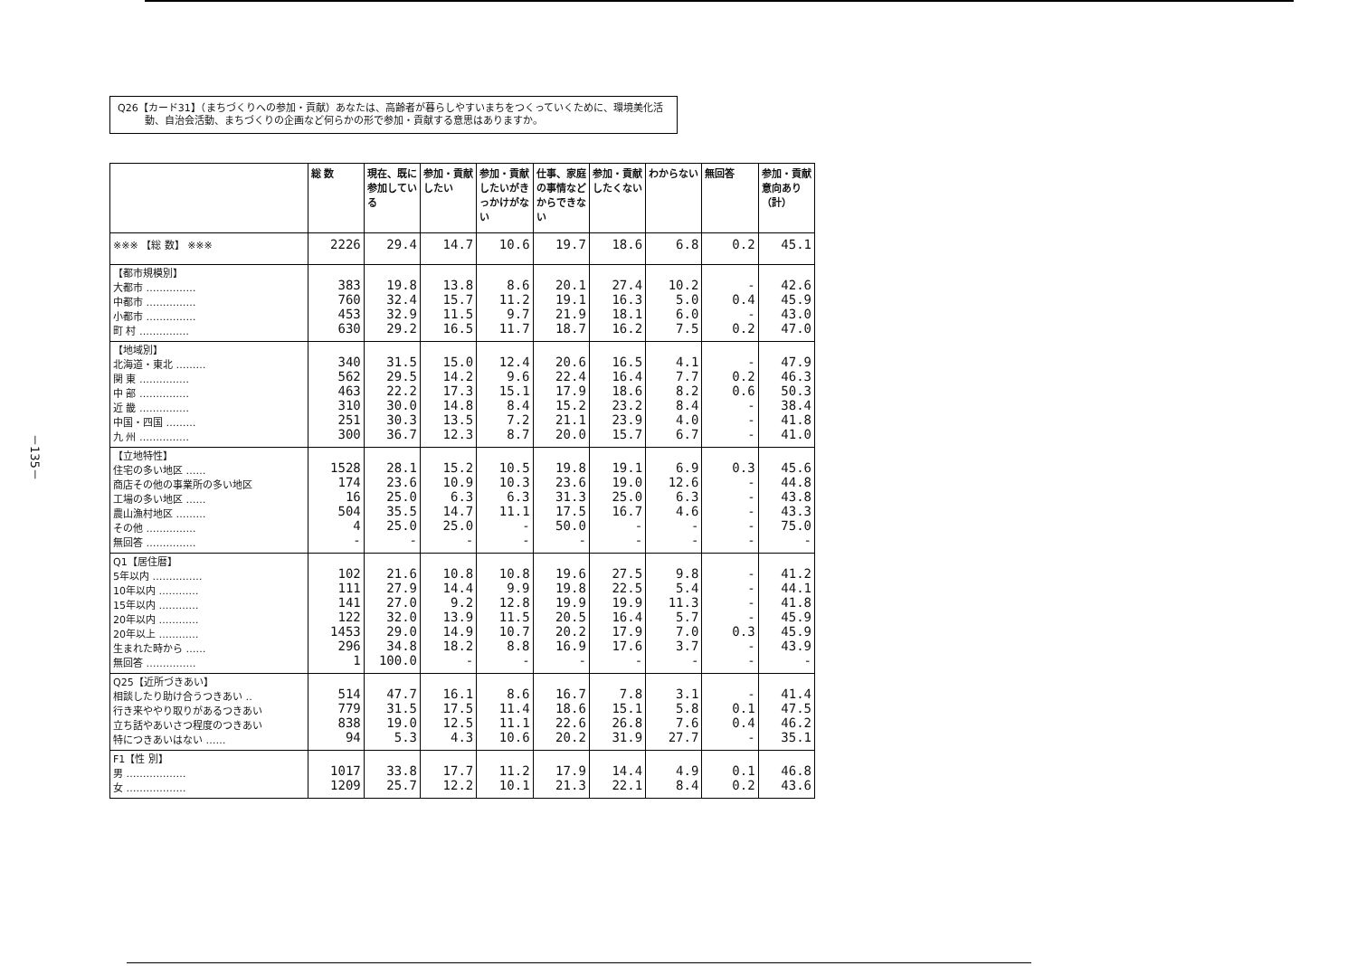－135－
Q26【カード31】（まちづくりへの参加・貢献）あなたは、高齢者が暮らしやすいまちをつくっていくために、環境美化活動、自治会活動、まちづくりの企画など何らかの形で参加・貢献する意思はありますか。
| | 総 数 | 現在、既に参加している | 参加・貢献したい | 参加・貢献したいがきっかけがない | 仕事、家庭の事情などからできない | 参加・貢献したくない | わからない | 無回答 | 参加・貢献意向あり（計） |
| --- | --- | --- | --- | --- | --- | --- | --- | --- | --- |
| ※※※ 【総 数】 ※※※ | 2226 | 29.4 | 14.7 | 10.6 | 19.7 | 18.6 | 6.8 | 0.2 | 45.1 |
| 【都市規模別】 大都市 …………… 中都市 …………… 小都市 …………… 町 村 …………… | 383 760 453 630 | 19.8 32.4 32.9 29.2 | 13.8 15.7 11.5 16.5 | 8.6 11.2 9.7 11.7 | 20.1 19.1 21.9 18.7 | 27.4 16.3 18.1 16.2 | 10.2 5.0 6.0 7.5 | - 0.4 - 0.2 | 42.6 45.9 43.0 47.0 |
| 【地域別】 北海道・東北 ……… 関 東 …………… 中 部 …………… 近 畿 …………… 中国・四国 ……… 九 州 …………… | 340 562 463 310 251 300 | 31.5 29.5 22.2 30.0 30.3 36.7 | 15.0 14.2 17.3 14.8 13.5 12.3 | 12.4 9.6 15.1 8.4 7.2 8.7 | 20.6 22.4 17.9 15.2 21.1 20.0 | 16.5 16.4 18.6 23.2 23.9 15.7 | 4.1 7.7 8.2 8.4 4.0 6.7 | - 0.2 0.6 - - - | 47.9 46.3 50.3 38.4 41.8 41.0 |
| 【立地特性】 住宅の多い地区 …… 商店その他の事業所の多い地区 工場の多い地区 …… 農山漁村地区 ……… その他 …………… 無回答 …………… | 1528 174 16 504 4 - | 28.1 23.6 25.0 35.5 25.0 - | 15.2 10.9 6.3 14.7 25.0 - | 10.5 10.3 6.3 11.1 - - | 19.8 23.6 31.3 17.5 50.0 - | 19.1 19.0 25.0 16.7 - - | 6.9 12.6 6.3 4.6 - - | 0.3 - - - - - | 45.6 44.8 43.8 43.3 75.0 - |
| Q1【居住暦】 5年以内 …………… 10年以内 ………… 15年以内 ………… 20年以内 ………… 20年以上 ………… 生まれた時から …… 無回答 …………… | 102 111 141 122 1453 296 1 | 21.6 27.9 27.0 32.0 29.0 34.8 100.0 | 10.8 14.4 9.2 13.9 14.9 18.2 - | 10.8 9.9 12.8 11.5 10.7 8.8 - | 19.6 19.8 19.9 20.5 20.2 16.9 - | 27.5 22.5 19.9 16.4 17.9 17.6 - | 9.8 5.4 11.3 5.7 7.0 3.7 - | - - - - 0.3 - - | 41.2 44.1 41.8 45.9 45.9 43.9 - |
| Q25【近所づきあい】 相談したり助け合うつきあい ‥ 行き来ややり取りがあるつきあい 立ち話やあいさつ程度のつきあい 特につきあいはない …… | 514 779 838 94 | 47.7 31.5 19.0 5.3 | 16.1 17.5 12.5 4.3 | 8.6 11.4 11.1 10.6 | 16.7 18.6 22.6 20.2 | 7.8 15.1 26.8 31.9 | 3.1 5.8 7.6 27.7 | - 0.1 0.4 - | 41.4 47.5 46.2 35.1 |
| F1【性 別】 男 ……………… 女 ……………… | 1017 1209 | 33.8 25.7 | 17.7 12.2 | 11.2 10.1 | 17.9 21.3 | 14.4 22.1 | 4.9 8.4 | 0.1 0.2 | 46.8 43.6 |